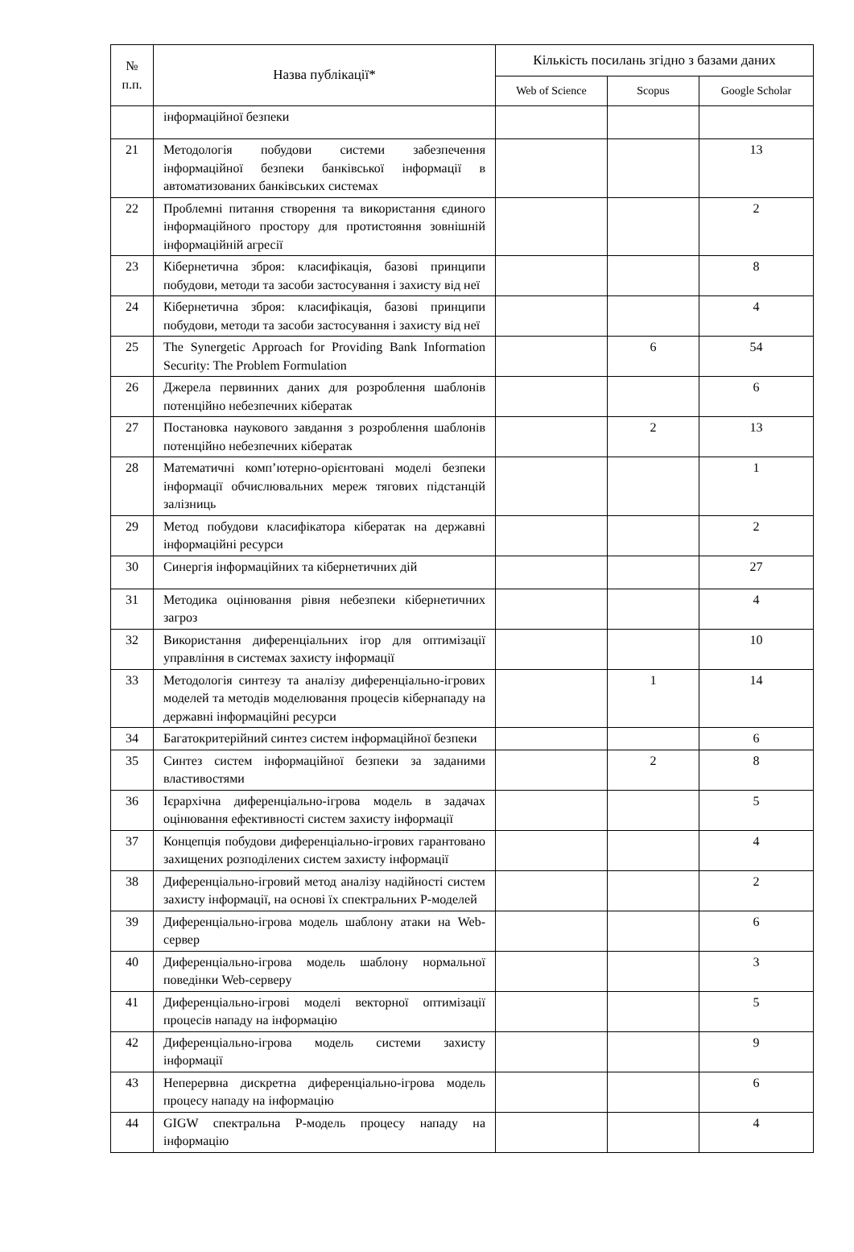| № п.п. | Назва публікації* | Кількість посилань згідно з базами даних | | |
| --- | --- | --- | --- | --- |
| | | Web of Science | Scopus | Google Scholar |
| | інформаційної безпеки | | | |
| 21 | Методологія побудови системи забезпечення інформаційної безпеки банківської інформації в автоматизованих банківських системах | | | 13 |
| 22 | Проблемні питання створення та використання єдиного інформаційного простору для протистояння зовнішній інформаційній агресії | | | 2 |
| 23 | Кібернетична зброя: класифікація, базові принципи побудови, методи та засоби застосування і захисту від неї | | | 8 |
| 24 | Кібернетична зброя: класифікація, базові принципи побудови, методи та засоби застосування і захисту від неї | | | 4 |
| 25 | The Synergetic Approach for Providing Bank Information Security: The Problem Formulation | | 6 | 54 |
| 26 | Джерела первинних даних для розроблення шаблонів потенційно небезпечних кібератак | | | 6 |
| 27 | Постановка наукового завдання з розроблення шаблонів потенційно небезпечних кібератак | | 2 | 13 |
| 28 | Математичні комп’ютерно-орієнтовані моделі безпеки інформації обчислювальних мереж тягових підстанцій залізниць | | | 1 |
| 29 | Метод побудови класифікатора кібератак на державні інформаційні ресурси | | | 2 |
| 30 | Синергія інформаційних та кібернетичних дій | | | 27 |
| 31 | Методика оцінювання рівня небезпеки кібернетичних загроз | | | 4 |
| 32 | Використання диференціальних ігор для оптимізації управління в системах захисту інформації | | | 10 |
| 33 | Методологія синтезу та аналізу диференціально-ігрових моделей та методів моделювання процесів кібернападу на державні інформаційні ресурси | | 1 | 14 |
| 34 | Багатокритерійний синтез систем інформаційної безпеки | | | 6 |
| 35 | Синтез систем інформаційної безпеки за заданими властивостями | | 2 | 8 |
| 36 | Ієрархічна диференціально-ігрова модель в задачах оцінювання ефективності систем захисту інформації | | | 5 |
| 37 | Концепція побудови диференціально-ігрових гарантовано захищених розподілених систем захисту інформації | | | 4 |
| 38 | Диференціально-ігровий метод аналізу надійності систем захисту інформації, на основі їх спектральних Р-моделей | | | 2 |
| 39 | Диференціально-ігрова модель шаблону атаки на Web-сервер | | | 6 |
| 40 | Диференціально-ігрова модель шаблону нормальної поведінки Web-серверу | | | 3 |
| 41 | Диференціально-ігрові моделі векторної оптимізації процесів нападу на інформацію | | | 5 |
| 42 | Диференціально-ігрова модель системи захисту інформації | | | 9 |
| 43 | Неперервна дискретна диференціально-ігрова модель процесу нападу на інформацію | | | 6 |
| 44 | GIGW спектральна Р-модель процесу нападу на інформацію | | | 4 |